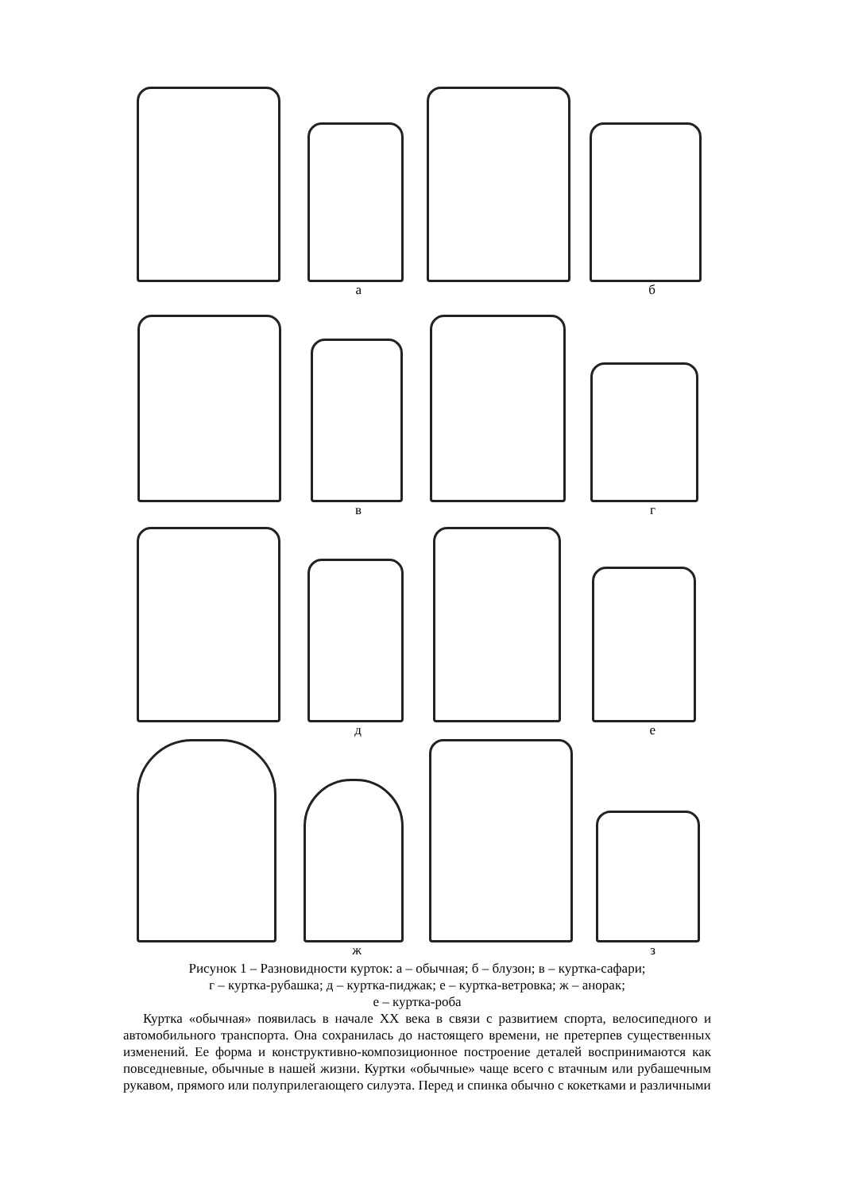а б
в г
д е
ж з
Рисунок 1 – Разновидности курток: а – обычная; б – блузон; в – куртка-сафари;
г – куртка-рубашка; д – куртка-пиджак; е – куртка-ветровка; ж – анорак;
е – куртка-роба
Куртка «обычная» появилась в начале XX века в связи с развитием спорта, велосипедного и автомобильного транспорта. Она сохранилась до настоящего времени, не претерпев существенных изменений. Ее форма и конструктивно-композиционное построение деталей воспринимаются как повседневные, обычные в нашей жизни. Куртки «обычные» чаще всего с втачным или рубашечным рукавом, прямого или полуприлегающего силуэта. Перед и спинка обычно с кокетками и различными